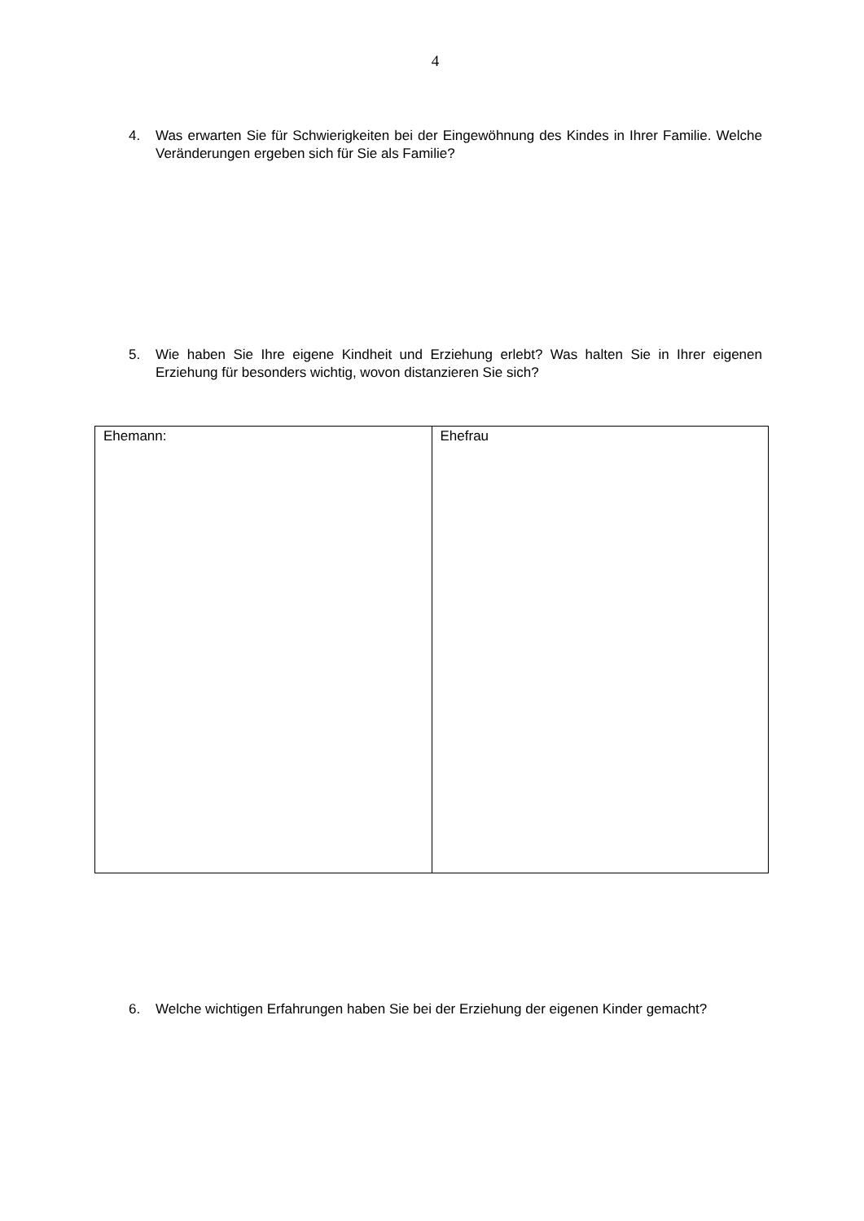4
4. Was erwarten Sie für Schwierigkeiten bei der Eingewöhnung des Kindes in Ihrer Familie. Welche Veränderungen ergeben sich für Sie als Familie?
5. Wie haben Sie Ihre eigene Kindheit und Erziehung erlebt? Was halten Sie in Ihrer eigenen Erziehung für besonders wichtig, wovon distanzieren Sie sich?
| Ehemann: | Ehefrau |
6. Welche wichtigen Erfahrungen haben Sie bei der Erziehung der eigenen Kinder gemacht?